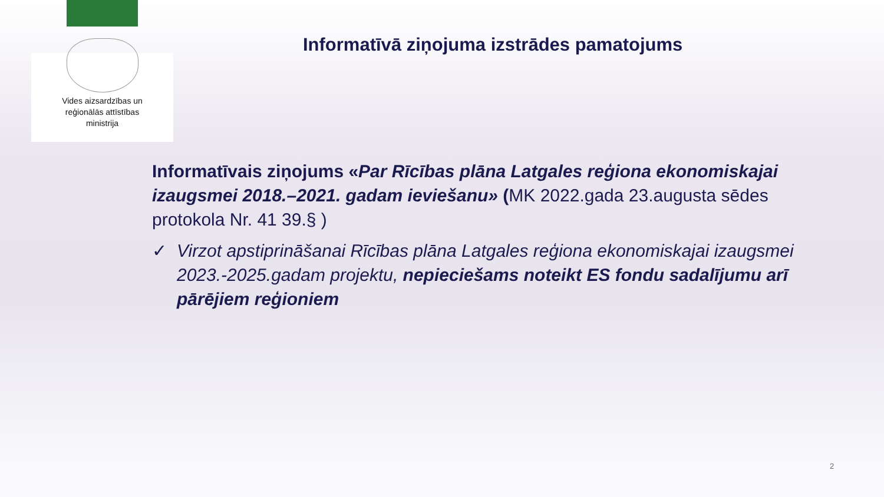Vides aizsardzības un
reģionālās attīstības
ministrija
Informatīvā ziņojuma izstrādes pamatojums
Informatīvais ziņojums «Par Rīcības plāna Latgales reģiona ekonomiskajai izaugsmei 2018.–2021. gadam ieviešanu» (MK 2022.gada 23.augusta sēdes protokola Nr. 41 39.§ )
✓ Virzot apstiprināšanai Rīcības plāna Latgales reģiona ekonomiskajai izaugsmei 2023.-2025.gadam projektu, nepieciešams noteikt ES fondu sadalījumu arī pārējiem reģioniem
2